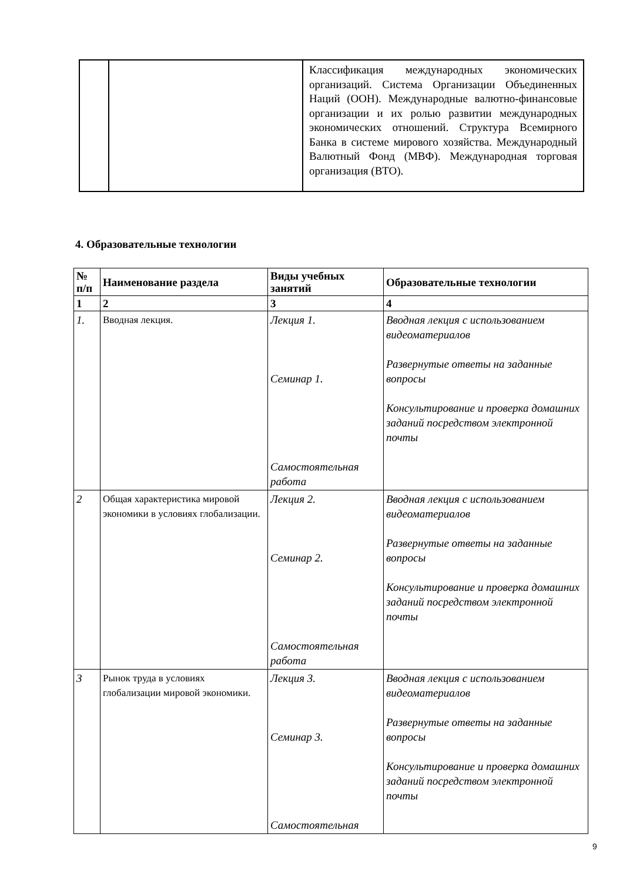| | | Классификация международных экономических организаций. Система Организации Объединенных Наций (ООН). Международные валютно-финансовые организации и их ролью развитии международных экономических отношений. Структура Всемирного Банка в системе мирового хозяйства. Международный Валютный Фонд (МВФ). Международная торговая организация (ВТО). |
4. Образовательные технологии
| № п/п | Наименование раздела | Виды учебных занятий | Образовательные технологии |
| --- | --- | --- | --- |
| 1 | 2 | 3 | 4 |
| 1. | Вводная лекция. | Лекция 1. Семинар 1. Самостоятельная работа | Вводная лекция с использованием видеоматериалов Развернутые ответы на заданные вопросы Консультирование и проверка домашних заданий посредством электронной почты |
| 2 | Общая характеристика мировой экономики в условиях глобализации. | Лекция 2. Семинар 2. Самостоятельная работа | Вводная лекция с использованием видеоматериалов Развернутые ответы на заданные вопросы Консультирование и проверка домашних заданий посредством электронной почты |
| 3 | Рынок труда в условиях глобализации мировой экономики. | Лекция 3. Семинар 3. Самостоятельная | Вводная лекция с использованием видеоматериалов Развернутые ответы на заданные вопросы Консультирование и проверка домашних заданий посредством электронной почты |
9